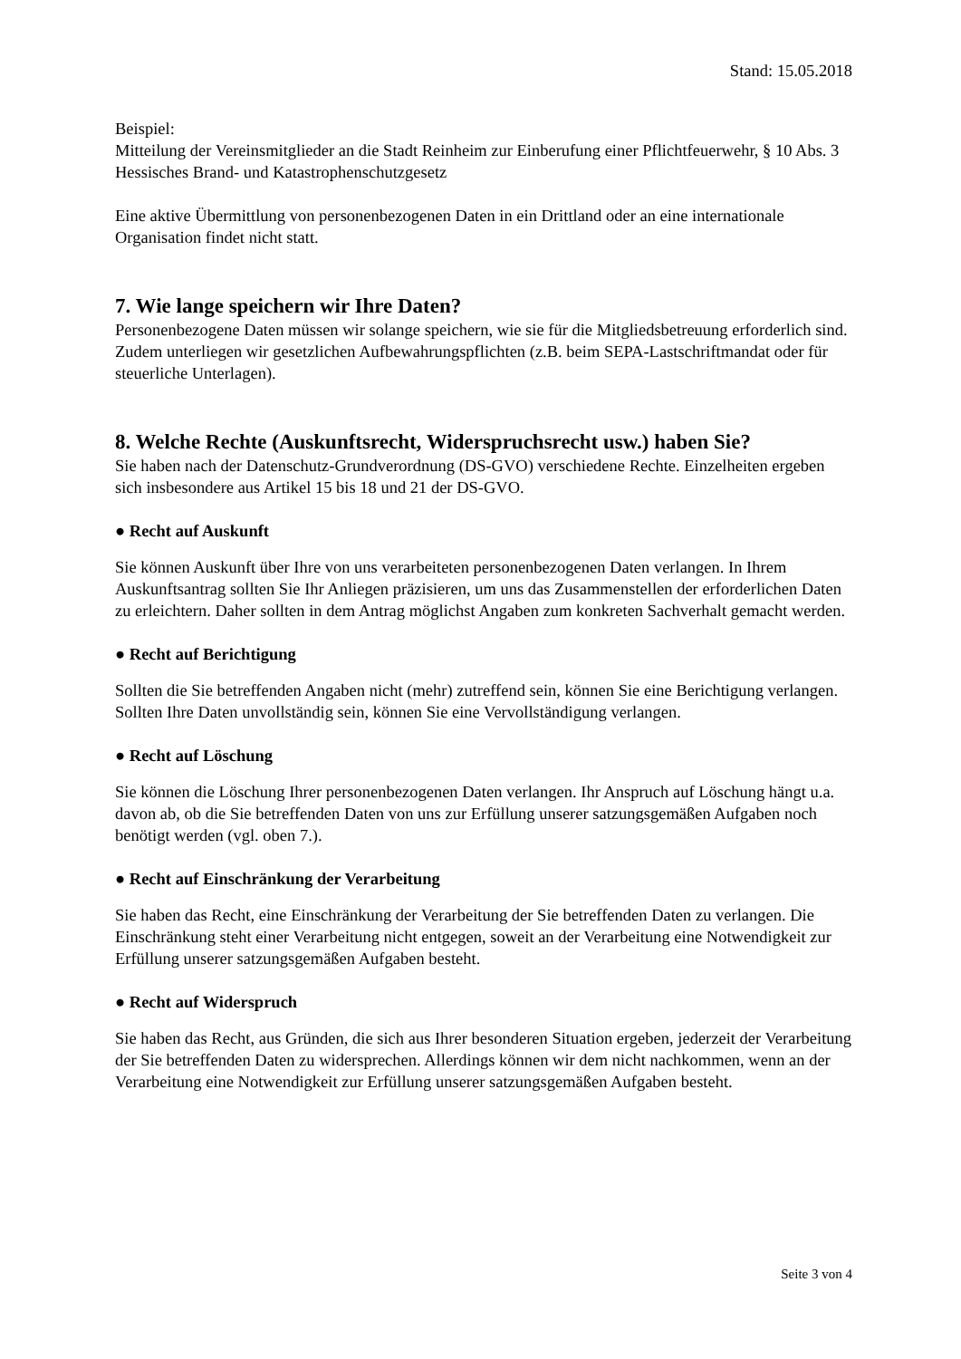Stand: 15.05.2018
Beispiel:
Mitteilung der Vereinsmitglieder an die Stadt Reinheim zur Einberufung einer Pflichtfeuerwehr, § 10 Abs. 3 Hessisches Brand- und Katastrophenschutzgesetz
Eine aktive Übermittlung von personenbezogenen Daten in ein Drittland oder an eine internationale Organisation findet nicht statt.
7. Wie lange speichern wir Ihre Daten?
Personenbezogene Daten müssen wir solange speichern, wie sie für die Mitgliedsbetreuung erforderlich sind. Zudem unterliegen wir gesetzlichen Aufbewahrungspflichten (z.B. beim SEPA-Lastschriftmandat oder für steuerliche Unterlagen).
8. Welche Rechte (Auskunftsrecht, Widerspruchsrecht usw.) haben Sie?
Sie haben nach der Datenschutz-Grundverordnung (DS-GVO) verschiedene Rechte. Einzelheiten ergeben sich insbesondere aus Artikel 15 bis 18 und 21 der DS-GVO.
● Recht auf Auskunft
Sie können Auskunft über Ihre von uns verarbeiteten personenbezogenen Daten verlangen. In Ihrem Auskunftsantrag sollten Sie Ihr Anliegen präzisieren, um uns das Zusammenstellen der erforderlichen Daten zu erleichtern. Daher sollten in dem Antrag möglichst Angaben zum konkreten Sachverhalt gemacht werden.
● Recht auf Berichtigung
Sollten die Sie betreffenden Angaben nicht (mehr) zutreffend sein, können Sie eine Berichtigung verlangen. Sollten Ihre Daten unvollständig sein, können Sie eine Vervollständigung verlangen.
● Recht auf Löschung
Sie können die Löschung Ihrer personenbezogenen Daten verlangen. Ihr Anspruch auf Löschung hängt u.a. davon ab, ob die Sie betreffenden Daten von uns zur Erfüllung unserer satzungsgemäßen Aufgaben noch benötigt werden (vgl. oben 7.).
● Recht auf Einschränkung der Verarbeitung
Sie haben das Recht, eine Einschränkung der Verarbeitung der Sie betreffenden Daten zu verlangen. Die Einschränkung steht einer Verarbeitung nicht entgegen, soweit an der Verarbeitung eine Notwendigkeit zur Erfüllung unserer satzungsgemäßen Aufgaben besteht.
● Recht auf Widerspruch
Sie haben das Recht, aus Gründen, die sich aus Ihrer besonderen Situation ergeben, jederzeit der Verarbeitung der Sie betreffenden Daten zu widersprechen. Allerdings können wir dem nicht nachkommen, wenn an der Verarbeitung eine Notwendigkeit zur Erfüllung unserer satzungsgemäßen Aufgaben besteht.
Seite 3 von 4